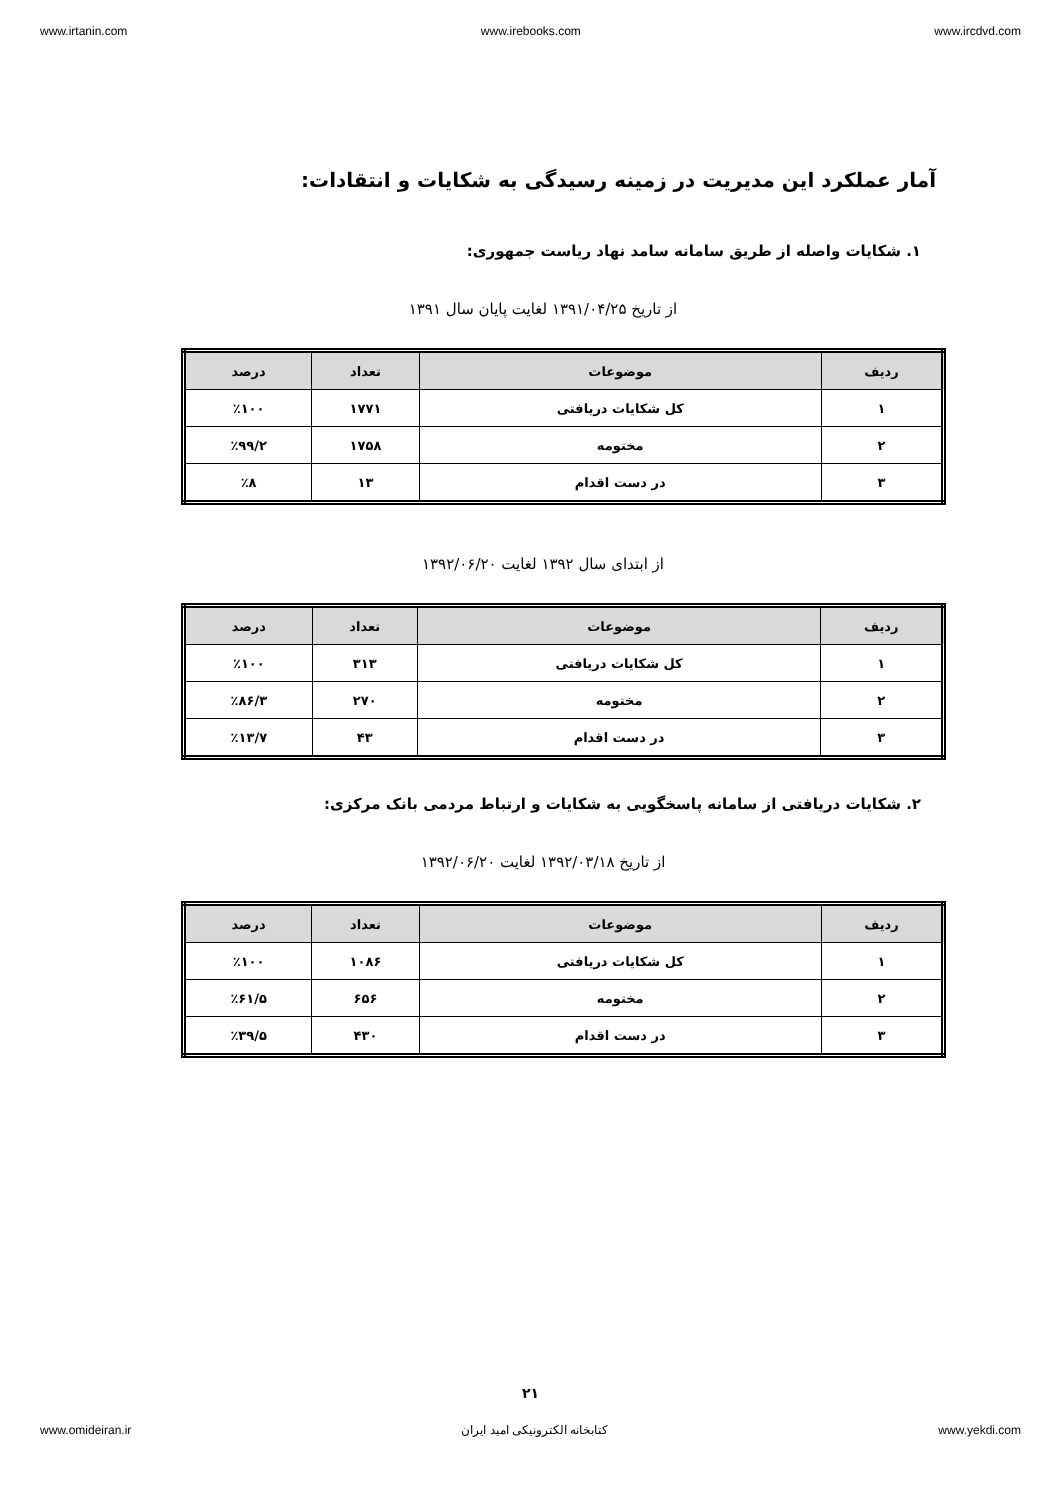www.irtanin.com www.irebooks.com www.ircdvd.com
آمار عملکرد این مدیریت در زمینه رسیدگی به شکایات و انتقادات:
۱. شکایات واصله از طریق سامانه سامد نهاد ریاست جمهوری:
از تاریخ ۱۳۹۱/۰۴/۲۵ لغایت پایان سال ۱۳۹۱
| ردیف | موضوعات | تعداد | درصد |
| --- | --- | --- | --- |
| ۱ | کل شکایات دریافتی | ۱۷۷۱ | ٪۱۰۰ |
| ۲ | مختومه | ۱۷۵۸ | ٪۹۹/۲ |
| ۳ | در دست اقدام | ۱۳ | ٪۸ |
از ابتدای سال ۱۳۹۲ لغایت ۱۳۹۲/۰۶/۲۰
| ردیف | موضوعات | تعداد | درصد |
| --- | --- | --- | --- |
| ۱ | کل شکایات دریافتی | ۳۱۳ | ٪۱۰۰ |
| ۲ | مختومه | ۲۷۰ | ٪۸۶/۳ |
| ۳ | در دست اقدام | ۴۳ | ٪۱۳/۷ |
۲. شکایات دریافتی از سامانه پاسخگویی به شکایات و ارتباط مردمی بانک مرکزی:
از تاریخ ۱۳۹۲/۰۳/۱۸ لغایت ۱۳۹۲/۰۶/۲۰
| ردیف | موضوعات | تعداد | درصد |
| --- | --- | --- | --- |
| ۱ | کل شکایات دریافتی | ۱۰۸۶ | ٪۱۰۰ |
| ۲ | مختومه | ۶۵۶ | ٪۶۱/۵ |
| ۳ | در دست اقدام | ۴۳۰ | ٪۳۹/۵ |
۲۱
www.omideiran.ir کتابخانه الکترونیکی امید ایران www.yekdi.com